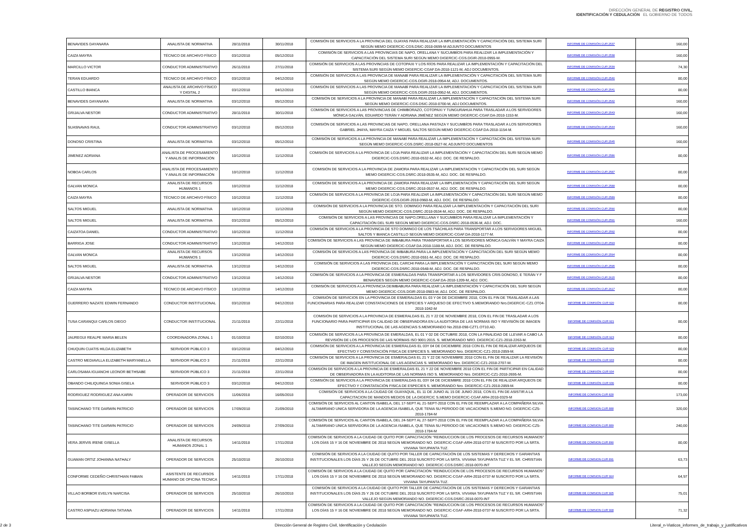DIRECCIÓN GENERAL DE REGISTRO CIVIL,
IDENTIFICACIÓN Y CEDULACIÓN EL GOBIERNO DE TODOS
| BENAVIDES DAYANARA | ANALISTA DE NORMATIVA | 28/11/2018 | 30/11/2018 | COMISIÓN DE SERVICIOS A LA PROVINCIA DEL GUAYAS PARA REALIZAR LA IMPLEMENTACIÓN Y CAPACITACIÓN DEL SISTEMA SURI SEGÚN MEMO DIGERCIC-CGS.DSIC-2018-0699-M ADJUNTO DOCUMENTOS | INFORME DE COMISIÓN CUR 2537 | 160,00 |
| CAIZA MAYRA | TÉCNICO DE ARCHIVO FÍSICO | 03/12/2018 | 05/12/2018 | COMISIÓN DE SERVICIOS A LAS PROVINCIAS DE NAPO, ORELLANA Y SUCUMBÍOS PARA REALIZAR LA IMPLEMENTACIÓN Y CAPACITACIÓN DEL SISTEMA SURI SEGÚN MEMO DIGERCIC-CGS.DGIR-2018-0955-M. | INFORME DE COMISIÓN CUR 2538 | 160,00 |
| MARCILLO VICTOR | CONDUCTOR ADMINISTRATIVO | 26/11/2018 | 27/11/2018 | COMISIÓN DE SERVICIOS A LAS PROVINCIAS DE COTOPAXI Y LOS RÍOS PARA REALIZAR LA IMPLEMENTACIÓN Y CAPACITACIÓN DEL SISTEMA SURI SEGÚN MEMO DIGERCIC-CGAF.DA-2018-1121-M, ADJ DOCUMENTOS. | INFORME DE COMISIÓN CUR 2539 | 74,30 |
| TERAN EDUARDO | TÉCNICO DE ARCHIVO FÍSICO | 03/12/2018 | 04/12/2018 | COMISIÓN DE SERVICIOS A LAS PROVINCIA DE MANABÍ PARA REALIZAR LA IMPLEMENTACIÓN Y CAPACITACIÓN DEL SISTEMA SURI SEGÚN MEMO DIGERCIC-CGS.DGIR-2018-0954-M, ADJ. DOCUMENTOS. | INFORME DE COMISIÓN CUR 2540 | 80,00 |
| CASTILLO BIANCA | ANALISTA DE ARCHIVO FÍSICO Y DIGITAL 2 | 03/12/2018 | 04/12/2018 | COMISIÓN DE SERVICIOS A LAS PROVINCIA DE MANABÍ PARA REALIZAR LA IMPLEMENTACIÓN Y CAPACITACIÓN DEL SISTEMA SURI SEGÚN MEMO DIGERCIC-CGS.DGIR-2018-0952-M, ADJ. DOCUMENTOS. | INFORME DE COMISIÓN CUR 2541 | 80,00 |
| BENAVIDES DAYANARA | ANALISTA DE NORMATIVA | 03/12/2018 | 05/12/2018 | COMISIÓN DE SERVICIOS A LA PROVINCIA DE MANABÍ PARA REALIZAR LA IMPLEMENTACIÓN Y CAPACITACIÓN DEL SISTEMA SURI SEGÚN MEMO DIGERCIC-CGS.DSIC-2018-0700-M, ADJ DOCUMENTOS. | INFORME DE COMISIÓN CUR 2542 | 160,00 |
| GRIJALVA NESTOR | CONDUCTOR ADMINISTRATIVO | 28/11/2018 | 30/11/2018 | COMISIÓN DE SERVICIOS A LAS PROVINCIAS DE CHIMBORAZO, COTOPAXI Y TUNGURAHUA PARA TRASLADAR A LOS SERVIDORES MÓNICA GALVÁN, EDUARDO TERÁN Y ADRIANA JIMÉNEZ SEGÚN MEMO DIGERCIC-CGAF.DA-2018-1153-M. | INFORME DE COMISIÓN CUR 2543 | 160,00 |
| SUASNAVAS RAUL | CONDUCTOR ADMINISTRATIVO | 03/12/2018 | 05/12/2018 | COMISIÓN DE SERVICIOS A LAS PROVINCIAS DE NAPO, ORELLANA PASTAZA Y SUCUMBÍOS PARA TRASLADAR A LOS SERVIDORES GABRIEL JHAYA, MAYRA CAIZA Y MIGUEL SALTOS SEGÚN MEMO DIGERCIC-CGAF.DA-2018-1154-M. | INFORME DE COMISIÓN CUR 2544 | 160,00 |
| DONOSO CRISTINA | ANALISTA DE NORMATIVA | 03/12/2018 | 05/12/2018 | COMISIÓN DE SERVICIOS A LA PROVINCIA DE MANABÍ PARA REALIZAR LA IMPLEMENTACIÓN Y CAPACITACIÓN DEL SISTEMA SURI SEGÚN MEMO DIGERCIC-CGS.DSRC-2018-0527-M, ADJUNTO DOCUMENTOS | INFORME DE COMISIÓN CUR 2545 | 160,00 |
| JIMENEZ ADRIANA | ANALISTA DE PROCESAMIENTO Y ANALIS DE INFORMACIÓN | 10/12/2018 | 11/12/2018 | COMISIÓN DE SERVICIOS A LA PROVINCIA DE LOJA PARA REALIZAR LA IMPLEMENTACIÓN Y CAPACITACIÓN DEL SURI SEGÚN MEMO DIGERCIC-CGS.DSRC-2018-0532-M, ADJ. DOC. DE RESPALDO. | INFORME DE COMISIÓN CUR 2586 | 80,00 |
| NOBOA CARLOS | ANALISTA DE PROCESAMIENTO Y ANALIS DE INFORMACIÓN | 10/12/2018 | 11/12/2018 | COMISIÓN DE SERVICIOS A LA PROVINCIA DE ZAMORA PARA REALIZAR LA IMPLEMENTACIÓN Y CAPACITACIÓN DEL SURI SEGÚN MEMO DIGERCIC-CGS.DSRC-2018-0535-M, ADJ. DOC. DE RESPALDO. | INFORME DE COMISIÓN CUR 2587 | 80,00 |
| GALVAN MONICA | ANALISTA DE RECURSOS HUMANOS 1 | 10/12/2018 | 11/12/2018 | COMISIÓN DE SERVICIOS A LA PROVINCIA DE ZAMORA PARA REALIZAR LA IMPLEMENTACIÓN Y CAPACITACIÓN DEL SURI SEGÚN MEMO DIGERCIC-CGS.DSRC-2018-0537-M, ADJ. DOC. DE RESPALDO. | INFORME DE COMISIÓN CUR 2588 | 80,00 |
| CAIZA MAYRA | TÉCNICO DE ARCHIVO FÍSICO | 10/12/2018 | 11/12/2018 | COMISIÓN DE SERVICIOS A LA PROVINCIA DE LOJA PARA REALIZAR LA IMPLEMENTACIÓN Y CAPACITACIÓN DEL SURI SEGÚN MEMO DIGERCIC-CGS.DGIR-2018-0960-M, ADJ. DOC. DE RESPALDO. | INFORME DE COMISIÓN CUR 2589 | 80,00 |
| SALTOS MIGUEL | ANALISTA DE NORMATIVA | 10/12/2018 | 11/12/2018 | COMISIÓN DE SERVICIOS A LA PROVINCIA DE STO. DOMINGO PARA REALIZAR LA IMPLEMENTACIÓN Y CAPACITACIÓN DEL SURI SEGÚN MEMO DIGERCIC-CGS.DSRC-2018-0534-M, ADJ. DOC. DE RESPALDO. | INFORME DE COMISIÓN CUR 2590 | 80,00 |
| SALTOS MIGUEL | ANALISTA DE NORMATIVA | 03/12/2018 | 05/12/2018 | COMISIÓN DE SERVICIOS A LAS PROVINCIAS DE NAPO,ORELLANA Y SUCUMBÍOS PARA REALIZAR LA IMPLEMENTACIÓN Y CAPACITACIÓN DEL SURI SEGÚN MEMO DIGERCIC-CGS.DSRC-2018-0536-M, ADJ. DOC. | INFORME DE COMISIÓN CUR 2591 | 160,00 |
| CAIZATOA DANIEL | CONDUCTOR ADMINISTRATIVO | 10/12/2018 | 11/12/2018 | COMISIÓN DE SERVICIOS A LA PROVINCIA DE STO DOMINGO DE LOS TSÁCHILAS PARA TRANSPORTAR A LOS SERVIDORES MIGUEL SALTOS Y BIANCA CASTILLO SEGÚN MEMO DIGERCIC-CGAF.DA-2018-1177-M. | INFORME DE COMISIÓN CUR 2592 | 80,00 |
| BARRIGA JOSE | CONDUCTOR ADMINISTRATIVO | 13/12/2018 | 14/12/2018 | COMISIÓN DE SERVICIOS A LAS PROVINCIA DE IMBABURA PARA TRANSPORTAR A LOS SERVIDORES MÓNICA GALVÁN Y MAYRA CAIZA SEGÚN MEMO DIGERCIC-CGAF.DA-2018-1188-M, ADJ. DOC. DE RESPALDO. | INFORME DE COMISIÓN CUR 2593 | 80,00 |
| GALVAN MONICA | ANALISTA DE RECURSOS HUMANOS 1 | 13/12/2018 | 14/12/2018 | COMISIÓN DE SERVICIOS A LAS PROVINCIA DE IMBABURA PARA LA IMPLEMENTACIÓN Y CAPACITACIÓN DEL SURI SEGÚN MEMO DIGERCIC-CGS.DSRC-2018-0551-M, ADJ. DOC. DE RESPALDO. | INFORME DE COMISIÓN CUR 2594 | 80,00 |
| SALTOS MIGUEL | ANALISTA DE NORMATIVA | 13/12/2018 | 14/12/2018 | COMISIÓN DE SERVICIOS A LAS PROVINCIA DEL CARCHI PARA LA IMPLEMENTACIÓN Y CAPACITACIÓN DEL SURI SEGÚN MEMO DIGERCIC-CGS.DSRC-2018-0548-M, ADJ. DOC. DE RESPALDO. | INFORME DE COMISIÓN CUR 2595 | 80,00 |
| GRIJALVA NESTOR | CONDUCTOR ADMINISTRATIVO | 13/12/2018 | 14/12/2018 | COMISIÓN DE SERVICIOS A LA PROVINCIA DE ESMERALDAS PARA TRANSPORTAR A LOS SERVIDORES CRIS DONOSO, E TERÁN Y F BENAVIDES SEGÚN MEMO DIGERCIC-CGAF.DA-2018-1209-M, ADJ. DOC. | INFORME DE COMISIÓN CUR 2615 | 80,00 |
| CAIZA MAYRA | TÉCNICO DE ARCHIVO FÍSICO | 13/12/2018 | 14/12/2018 | COMISIÓN DE SERVICIOS A LA PROVINCIA DEIMBABURA PARA REALIZAR LA IMPLEMENTACIÓN Y CAPACITACIÓN DEL SURI SEGÚN MEMO DIGERCIC-CGS.DGIR-2018-0983-M, ADJ. DOC. DE RESPALDO. | INFORME DE COMISIÓN CUR 2617 | 80,00 |
| GUERRERO NAZATE EDWIN FERNANDO | CONDUCTOR INSTITUCIONAL | 03/12/2018 | 04/12/2018 | COMISIÓN DE SERVICIOS EN LA PROVINCIA DE ESMERALDAS EL 03 Y 04 DE DICIEMBRE 2018, CON EL FIN DE TRASLADAR A LAS FUNCIONARIAS PARA REALIZAR CONSTATACIONES DE ESPECIES Y ARQUESO DE EFECTIVO S.MEMORANDO Nro.DIGERCIC-CZ1.OT04-2018-1042-M | INFORME DE COMISIÓN CUR 920 | 80,00 |
| TUSA CARANQUI CARLOS DIEGO | CONDUCTOR INSTITUCIONAL | 21/11/2018 | 22/11/2018 | COMISIÓN DE SERVICIOS A LA PROVINCIA DE ESMERALDAS EL 21 Y 22 DE NOVIEMBRE 2018, CON EL FIN DE TRASLADAR A LOS FUNCIONARIO PARA PARTICIPAR EN CALIDAD DE OBSERVADORA EN LA AUDITORIA DE LAS NORMAS ISO Y REVISIÓN DE IMAGEN INSTITUCIONAL DE LAS AGENCIAS S.MEMORANDO No.2018-098-CZT1.OT10.AD. | INFORME DE COMISIÓN CUR 921 | 80,00 |
| JAUREGUI REALPE MARIA BELEN | COORDINADORA ZONAL 1 | 01/10/2018 | 02/10/2018 | COMISIÓN DE SERVICIOS A LA PROVINCIA DE EMERALDAS, EL 01 Y 02 DE OCTUBRE 2018, CON LA FINALIDAD DE LLEVAR A CABO LA REVISIÓN DE LOS PROCESOS DE LAS NORMAS ISO 9001:2015. S. MEMORANDO NRO. DIGERCIC-CZ1-2018-2263-M. | INFORME DE COMISIÓN CUR 923 | 80,00 |
| CHUQUIN CUATIS HILDA ELIZABETH | SERVIDOR PÚBLICO 3 | 03/12/2018 | 04/12/2018 | COMISIÓN DE SERVICIOS A LA PROVINCIA DE ESMERALDAS EL 03Y 04 DE DICIEMBRE 2018 CON EL FIN DE REALIZAR ARQUEOS DE EFECTIVO Y CONSTATACIÓN FISICA DE ESPECIES S. MEMORANDO Nro. DIGERCIC-CZ1-2018-2859-M. | INFORME DE COMISIÓN CUR 929 | 80,00 |
| CASTRO MEDIAVILLA ELIZABETH MARYANELLA | SERVIDOR PÚBLICO 3 | 21/11/2018 | 22/11/2018 | COMISIÓN DE SERVICIOS A LA PROVINCIA DE ESMERALDAS EL 21 Y 22 DE NOVIEMBRE 2018 CON EL FIN DE REALIZAR LA REVISIÓN DE IMAGEN INSTITUCIONAL DE LAS AGENCIAS S. MEMORANDO Nro. DIGERCIC-CZ1-2018-2707-M. | INFORME DE COMISIÓN CUR 933 | 80,00 |
| CARLOSAMA IGUANCHI LEONOR BETHSABE | SERVIDOR PÚBLICO 3 | 21/11/2018 | 22/11/2018 | COMISIÓN DE SERVICIOS A LA PROVINCIA DE ESMERALDAS EL 21 Y 22 DE NOVIEMBRE 2018 CON EL FIN DE PARTICIPAR EN CALIDAD DE OBSERVADORA EN LA AUDITORIA DE LAS NORMAS ISO S. MEMORANDO Nro. DIGERCIC-CZ1-2018-2695-M. | INFORME DE COMISIÓN CUR 934 | 80,00 |
| OBANDO CHILIQUINGA SONIA GISELA | SERVIDOR PÚBLICO 3 | 03/12/2018 | 04/12/2018 | COMISIÓN DE SERVICIOS A LA PROVINCIA DE ESMERALDAS EL 03Y 04 DE DICIEMBRE 2018 CON EL FIN DE REALIZAR ARQUEOS DE EFECTIVO Y CONSTATACIÓN FISICA DE ESPECIES S. MEMORANDO Nro. DIGERCIC-CZ1-2018-2859-M. | INFORME DE COMISIÓN CUR 936 | 80,00 |
| RODRIGUEZ RODRIGUEZ ANA KARIN | OPERADOR DE SERVICIOS | 11/06/2018 | 16/05/2018 | COMISIÓN DE SERVICIOS A LA CIUDAD DE GUAYAQUIL, EL 11 DE JUNIO AL 15 DE JUNIO 2018, CON EL FIN DE ASISTIR A LA CAPACITACION DE MANDOS MEDIOS DE LA DIGERCIC S.MEMO DIGERCIC-CGAF.ARH-2018-0329-M | INFORME DE COMSION CUR 828 | 173,00 |
| TASINCHANO TITE DARWIN PATRICIO | OPERADOR DE SERVICIOS | 17/09/2018 | 21/09/2018 | COMISIÓN DE SERVICIOS AL CANTON ISABELA, DEL 17-SEPT AL 21-SEPT-2018 CON EL FIN DE REEMPLAZAR A LA COMPAÑERA SILVIA ALTAMIRANO UNICA SERVIDORA DE LA AGENCIA ISABELA, QUE TENIA SU PERIODO DE VACACIONES S.MEMO NO. DIGERCIC-CZ5-2018-1784-M | INFORME DE COMSION CUR 888 | 320,00 |
| TASINCHANO TITE DARWIN PATRICIO | OPERADOR DE SERVICIOS | 24/09/2018 | 27/09/2018 | COMISIÓN DE SERVICIOS AL CANTON ISABELA, DEL 24-SEPT AL 27-SEPT-2018 CON EL FIN DE REEMPLAZAR A LA COMPAÑERA SILVIA ALTAMIRANO UNICA SERVIDORA DE LA AGENCIA ISABELA, QUE TENIA SU PERIODO DE VACACIONES S.MEMO NO. DIGERCIC-CZ5-2018-1784-M | INFORME DE COMSION CUR 889 | 240,00 |
| VERA JERVIS IRENE GISELLA | ANALISTA DE RECURSOS HUMANOS ZONAL 1 | 14/11/2018 | 17/11/2018 | COMISIÓN DE SERVICIOS A LA CIUDAD DE QUITO POR CAPACITACIÓN "REINDUCCION DE LOS PROCESOS DE RECURSOS HUMANOS" LOS DÍAS 15 Y 16 DE NOVIEMBRE DE 2018 SEGÚN MEMORANDO NO. DIGERCIC-CGAF-ARH-2018-0737-M SUSCRITO POR LA SRTA. VIVIANA TAYUPANTA TUZ. | INFORME DE COMSION CUR 890 | 80,00 |
| GUAMAN ORTIZ JOHANNA NATHALY | OPERADOR DE SERVICIOS | 25/10/2018 | 26/10/2018 | COMISIÓN DE SERVICIOS A LA CIUDAD DE QUITO POR TALLER DE CAPACITACIÓN DE LOS SISTEMAS Y DERECHOS Y GARANTIAS INSTITUCIONALES LOS DÍAS 25 Y 26 DE OCTUBRE DEL 2018 SUSCRITO POR LA SRTA. VIVIANA TAYUPANTA TUZ Y EL SR. CHRISTIAN VALLEJO SEGÚN MEMORANDO NO. DIGERCIC-CGS.DSRC-2018-0070-INT | INFORME DE COMSION CUR 891 | 63,73 |
| CONFORME CEDEÑO CHRISTHIAN FABIAN | ASISTENTE DE RECURSOS HUMANO DE OFICINA TECNICA | 14/11/2018 | 17/11/2018 | COMISIÓN DE SERVICIOS A LA CIUDAD DE QUITO POR CAPACITACIÓN "REINDUCCION DE LOS PROCESOS DE RECURSOS HUMANOS" LOS DÍAS 15 Y 16 DE NOVIEMBRE DE 2018 SEGÚN MEMORANDO NO. DIGERCIC-CGAF-ARH-2018-0737-M SUSCRITO POR LA SRTA. VIVIANA TAYUPANTA TUZ. | INFORME DE COMSION CUR 904 | 64,97 |
| VILLAO BORBOR EVELYN NARCISA | OPERADOR DE SERVICIOS | 25/10/2018 | 26/10/2018 | COMISIÓN DE SERVICIOS A LA CIUDAD DE QUITO POR TALLER DE CAPACITACIÓN DE LOS SISTEMAS Y DERECHOS Y GARANTIAS INSTITUCIONALES LOS DÍAS 25 Y 26 DE OCTUBRE DEL 2018 SUSCRITO POR LA SRTA. VIVIANA TAYUPANTA TUZ Y EL SR. CHRISTIAN VALLEJO SEGÚN MEMORANDO NO. DIGERCIC-CGS.DSRC-2018-0070-INT | INFORME DE COMSION CUR 905 | 75,01 |
| CASTRO ASPIAZU ADRIANA TATIANA | OPERADOR DE SERVICIOS | 14/11/2018 | 17/11/2018 | COMISIÓN DE SERVICIOS A LA CIUDAD DE QUITO POR CAPACITACIÓN "REINDUCCION DE LOS PROCESOS DE RECURSOS HUMANOS" LOS DÍAS 15 Y 16 DE NOVIEMBRE DE 2018 SEGÚN MEMORANDO NO. DIGERCIC-CGAF-ARH-2018-0737-M SUSCRITO POR LA SRTA. VIVIANA TAYUPANTA TUZ. | INFORME DE COMSION CUR 908 | 71,32 |
2 de 3 Dirección General de Registro Civil, Identificación y Cedulación Literal_n-Viaticos_informes_de_trabajo_y_justificativos